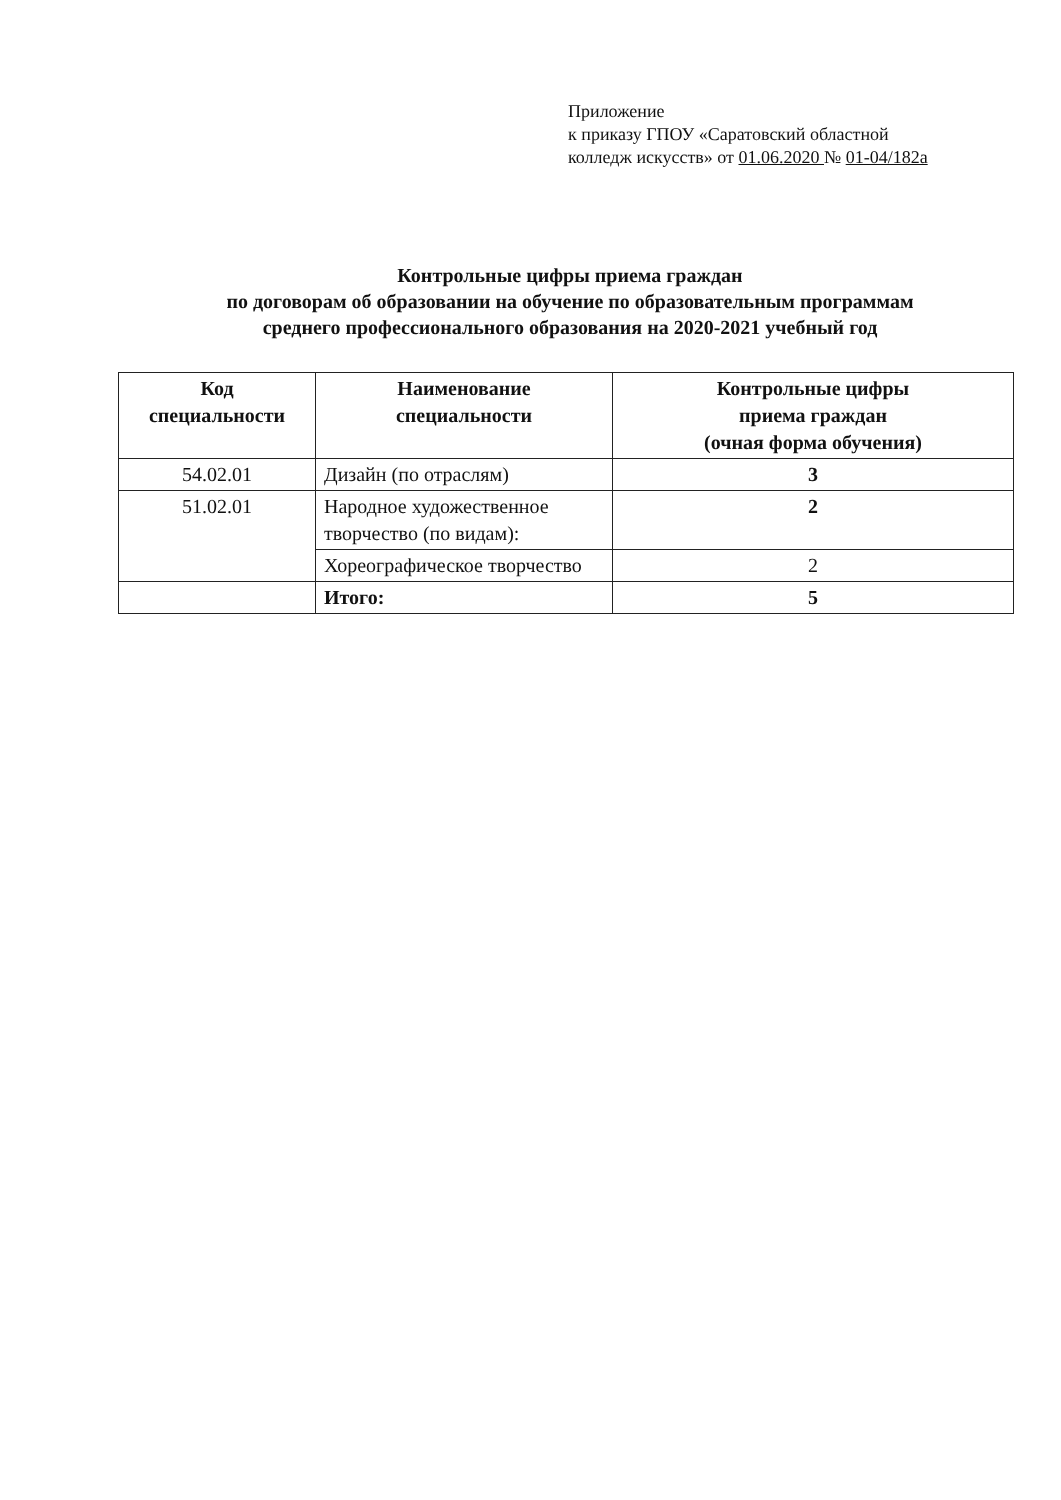Приложение
к приказу ГПОУ «Саратовский областной
колледж искусств» от 01.06.2020 № 01-04/182а
Контрольные цифры приема граждан
по договорам об образовании на обучение по образовательным программам
среднего профессионального образования на 2020-2021 учебный год
| Код специальности | Наименование специальности | Контрольные цифры приема граждан (очная форма обучения) |
| --- | --- | --- |
| 54.02.01 | Дизайн (по отраслям) | 3 |
| 51.02.01 | Народное художественное творчество (по видам): | 2 |
| | Хореографическое творчество | 2 |
| | Итого: | 5 |